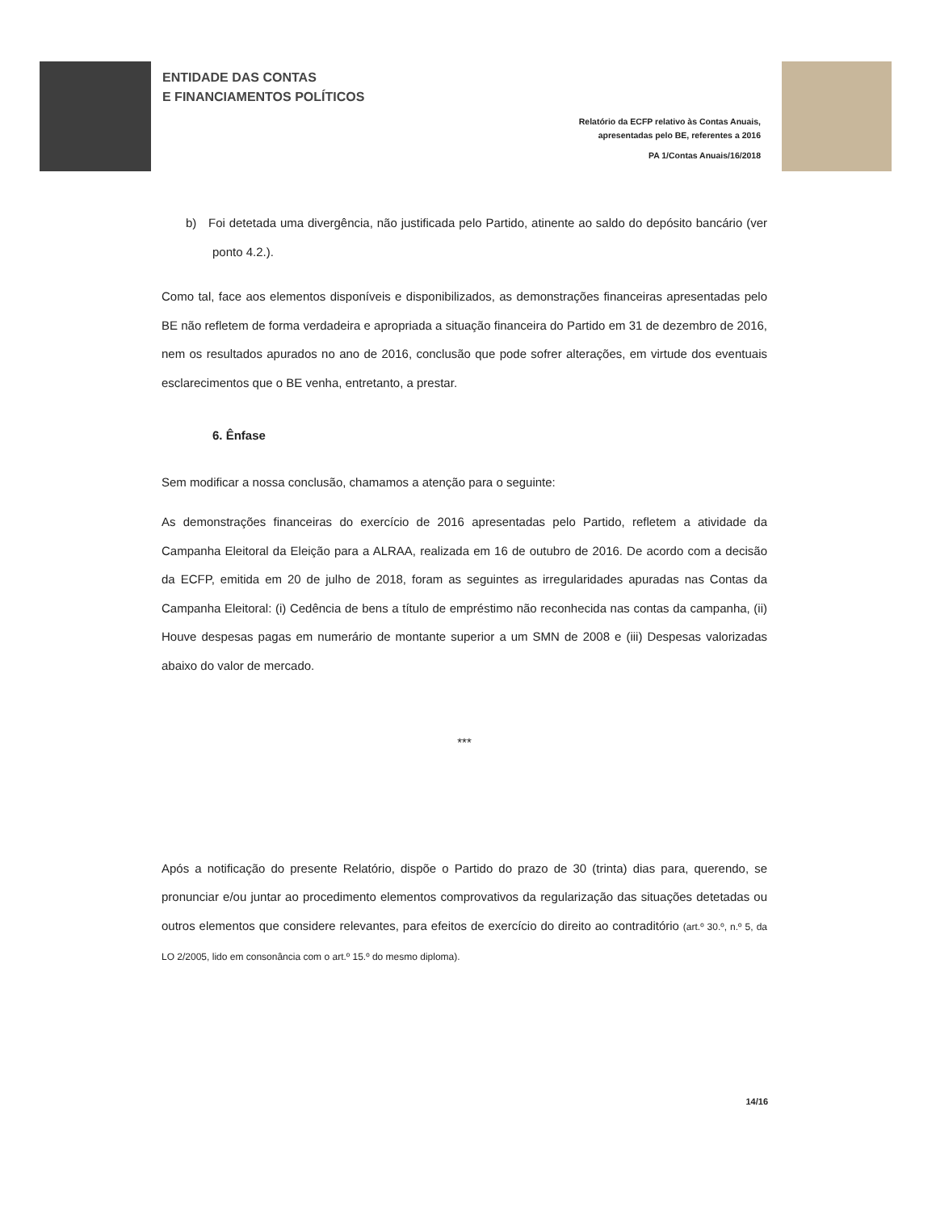ENTIDADE DAS CONTAS
E FINANCIAMENTOS POLÍTICOS
Relatório da ECFP relativo às Contas Anuais,
apresentadas pelo BE, referentes a 2016
PA 1/Contas Anuais/16/2018
b) Foi detetada uma divergência, não justificada pelo Partido, atinente ao saldo do depósito bancário (ver ponto 4.2.).
Como tal, face aos elementos disponíveis e disponibilizados, as demonstrações financeiras apresentadas pelo BE não refletem de forma verdadeira e apropriada a situação financeira do Partido em 31 de dezembro de 2016, nem os resultados apurados no ano de 2016, conclusão que pode sofrer alterações, em virtude dos eventuais esclarecimentos que o BE venha, entretanto, a prestar.
6. Ênfase
Sem modificar a nossa conclusão, chamamos a atenção para o seguinte:
As demonstrações financeiras do exercício de 2016 apresentadas pelo Partido, refletem a atividade da Campanha Eleitoral da Eleição para a ALRAA, realizada em 16 de outubro de 2016. De acordo com a decisão da ECFP, emitida em 20 de julho de 2018, foram as seguintes as irregularidades apuradas nas Contas da Campanha Eleitoral: (i) Cedência de bens a título de empréstimo não reconhecida nas contas da campanha, (ii) Houve despesas pagas em numerário de montante superior a um SMN de 2008 e (iii) Despesas valorizadas abaixo do valor de mercado.
***
Após a notificação do presente Relatório, dispõe o Partido do prazo de 30 (trinta) dias para, querendo, se pronunciar e/ou juntar ao procedimento elementos comprovativos da regularização das situações detetadas ou outros elementos que considere relevantes, para efeitos de exercício do direito ao contraditório (art.º 30.º, n.º 5, da LO 2/2005, lido em consonância com o art.º 15.º do mesmo diploma).
14/16